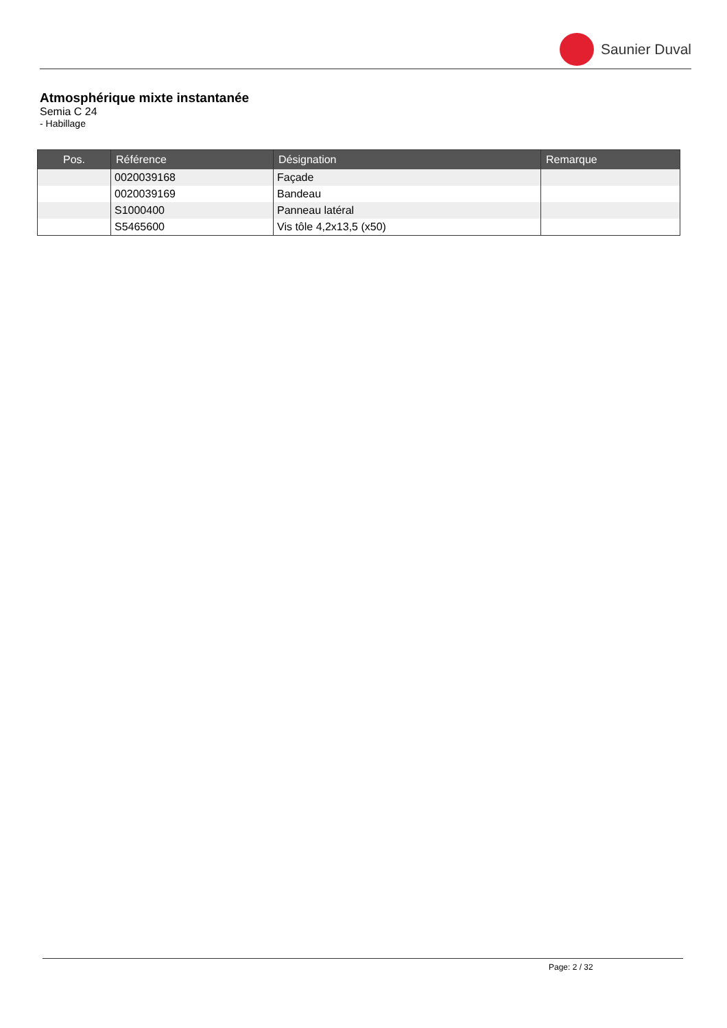Saunier Duval
Atmosphérique mixte instantanée
Semia C 24
- Habillage
| Pos. | Référence | Désignation | Remarque |
| --- | --- | --- | --- |
| | 0020039168 | Façade | |
| | 0020039169 | Bandeau | |
| | S1000400 | Panneau latéral | |
| | S5465600 | Vis tôle 4,2x13,5 (x50) | |
Page: 2 / 32